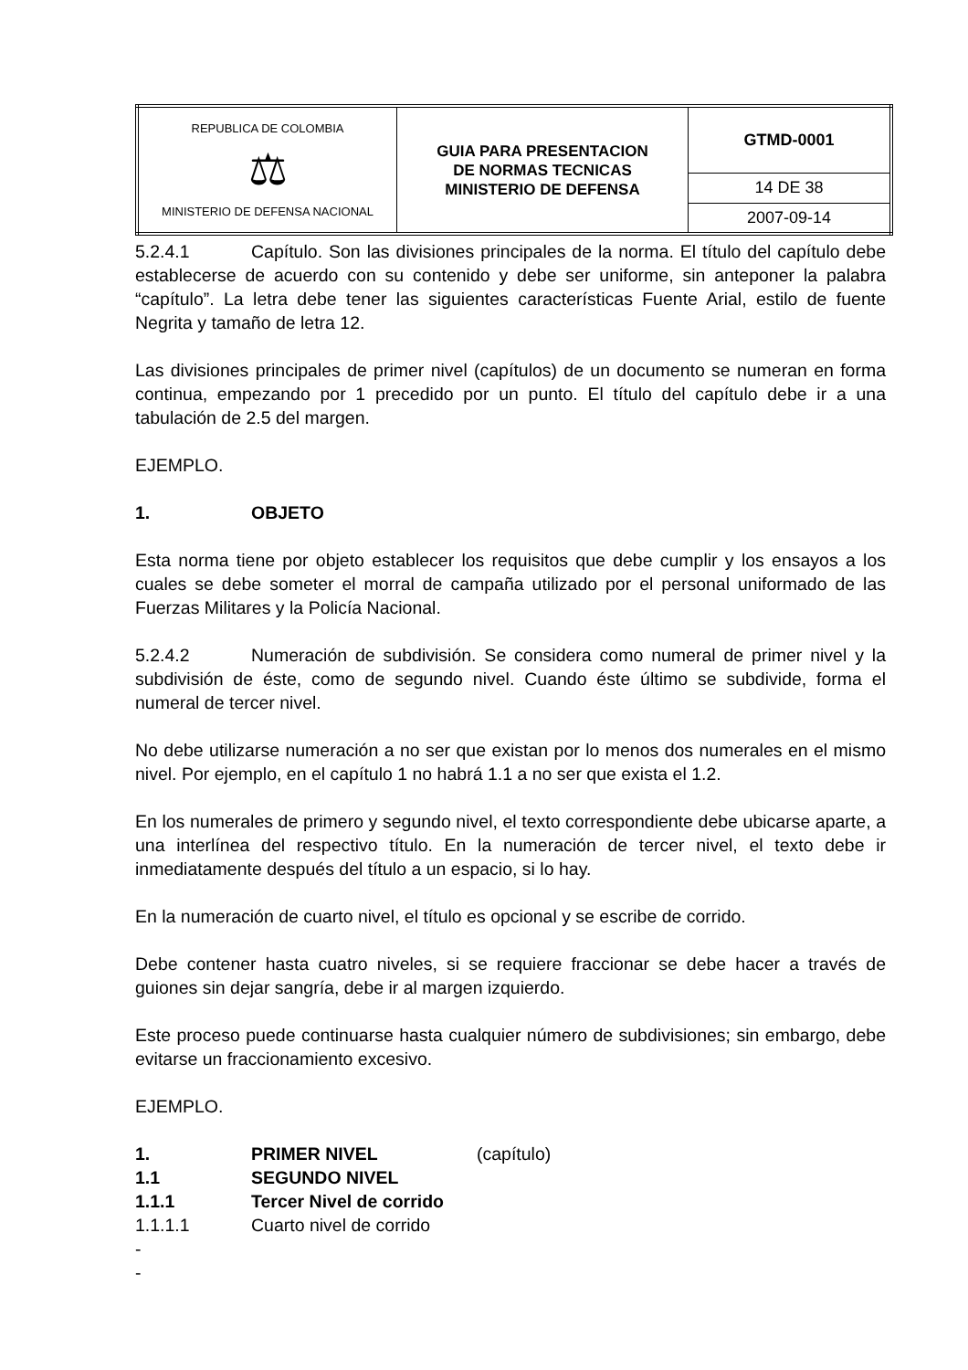| REPUBLICA DE COLOMBIA ⚖ MINISTERIO DE DEFENSA NACIONAL | GUIA PARA PRESENTACION DE NORMAS TECNICAS MINISTERIO DE DEFENSA | GTMD-0001 |
| | | 14 DE 38 |
| | | 2007-09-14 |
5.2.4.1 Capítulo. Son las divisiones principales de la norma. El título del capítulo debe establecerse de acuerdo con su contenido y debe ser uniforme, sin anteponer la palabra “capítulo”. La letra debe tener las siguientes características Fuente Arial, estilo de fuente Negrita y tamaño de letra 12.
Las divisiones principales de primer nivel (capítulos) de un documento se numeran en forma continua, empezando por 1 precedido por un punto. El título del capítulo debe ir a una tabulación de 2.5 del margen.
EJEMPLO.
1. OBJETO
Esta norma tiene por objeto establecer los requisitos que debe cumplir y los ensayos a los cuales se debe someter el morral de campaña utilizado por el personal uniformado de las Fuerzas Militares y la Policía Nacional.
5.2.4.2 Numeración de subdivisión. Se considera como numeral de primer nivel y la subdivisión de éste, como de segundo nivel. Cuando éste último se subdivide, forma el numeral de tercer nivel.
No debe utilizarse numeración a no ser que existan por lo menos dos numerales en el mismo nivel. Por ejemplo, en el capítulo 1 no habrá 1.1 a no ser que exista el 1.2.
En los numerales de primero y segundo nivel, el texto correspondiente debe ubicarse aparte, a una interlínea del respectivo título. En la numeración de tercer nivel, el texto debe ir inmediatamente después del título a un espacio, si lo hay.
En la numeración de cuarto nivel, el título es opcional y se escribe de corrido.
Debe contener hasta cuatro niveles, si se requiere fraccionar se debe hacer a través de guiones sin dejar sangría, debe ir al margen izquierdo.
Este proceso puede continuarse hasta cualquier número de subdivisiones; sin embargo, debe evitarse un fraccionamiento excesivo.
EJEMPLO.
1. PRIMER NIVEL (capítulo)
1.1 SEGUNDO NIVEL
1.1.1 Tercer Nivel de corrido
1.1.1.1 Cuarto nivel de corrido
-
-